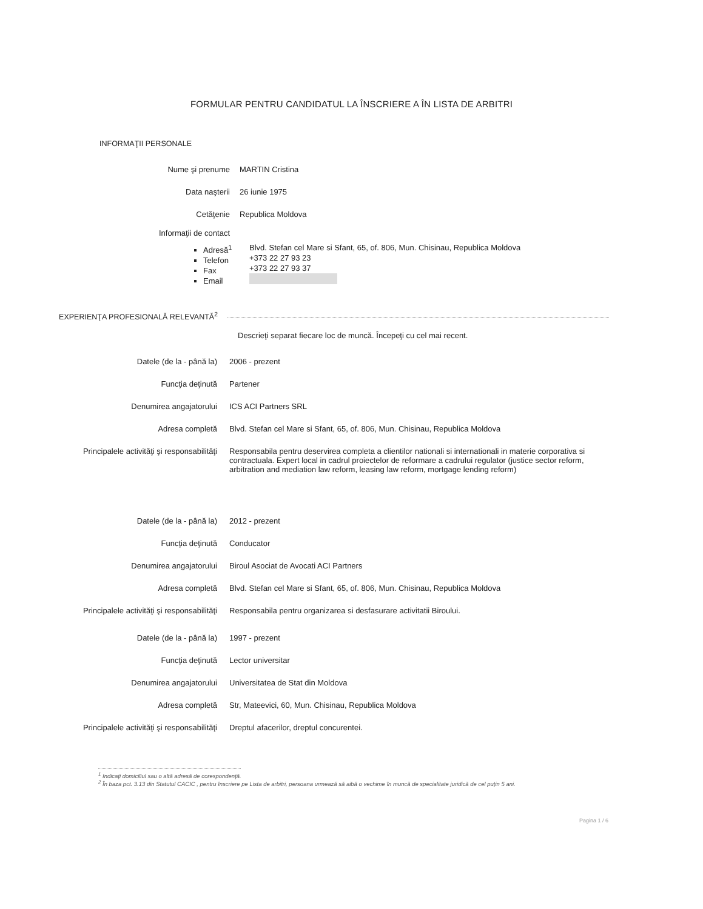FORMULAR PENTRU CANDIDATUL LA ÎNSCRIERE A ÎN LISTA DE ARBITRI
INFORMAŢII PERSONALE
Nume şi prenume MARTIN Cristina
Data naşterii 26 iunie 1975
Cetăţenie Republica Moldova
Informaţii de contact
Adresă<sup>1</sup>
Telefon
Fax
Email
Blvd. Stefan cel Mare si Sfant, 65, of. 806, Mun. Chisinau, Republica Moldova
+373 22 27 93 23
+373 22 27 93 37
EXPERIENŢA PROFESIONALĂ RELEVANTĂ<sup>2</sup>
Descrieţi separat fiecare loc de muncă. Începeţi cu cel mai recent.
Datele (de la - până la) 2006 - prezent
Funcţia deţinută Partener
Denumirea angajatorului ICS ACI Partners SRL
Adresa completă Blvd. Stefan cel Mare si Sfant, 65, of. 806, Mun. Chisinau, Republica Moldova
Principalele activităţi şi responsabilităţi Responsabila pentru deservirea completa a clientilor nationali si internationali in materie corporativa si contractuala. Expert local in cadrul proiectelor de reformare a cadrului regulator (justice sector reform, arbitration and mediation law reform, leasing law reform, mortgage lending reform)
Datele (de la - până la) 2012 - prezent
Funcţia deţinută Conducator
Denumirea angajatorului Biroul Asociat de Avocati ACI Partners
Adresa completă Blvd. Stefan cel Mare si Sfant, 65, of. 806, Mun. Chisinau, Republica Moldova
Principalele activităţi şi responsabilităţi Responsabila pentru organizarea si desfasurare activitatii Biroului.
Datele (de la - până la) 1997 - prezent
Funcţia deţinută Lector universitar
Denumirea angajatorului Universitatea de Stat din Moldova
Adresa completă Str, Mateevici, 60, Mun. Chisinau, Republica Moldova
Principalele activităţi şi responsabilităţi Dreptul afacerilor, dreptul concurentei.
<sup>1</sup> Indicaţi domiciliul sau o altă adresă de corespondenţă.
<sup>2</sup> În baza pct. 3.13 din Statutul CACIC , pentru înscriere pe Lista de arbitri, persoana urmează să aibă o vechime în muncă de specialitate juridică de cel puţin 5 ani.
Pagina 1 / 6